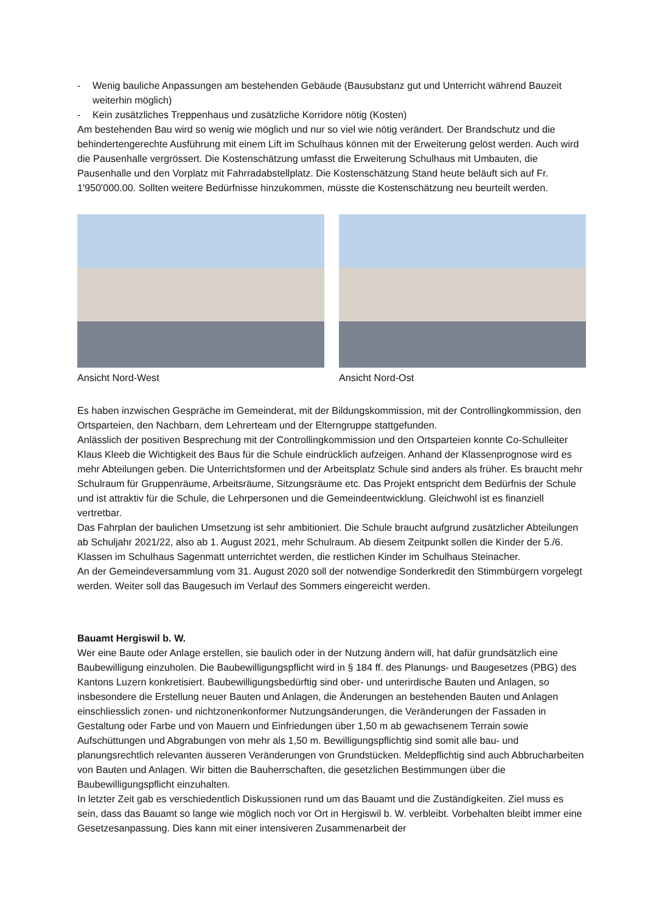- Wenig bauliche Anpassungen am bestehenden Gebäude (Bausubstanz gut und Unterricht während Bauzeit weiterhin möglich)
- Kein zusätzliches Treppenhaus und zusätzliche Korridore nötig (Kosten)
Am bestehenden Bau wird so wenig wie möglich und nur so viel wie nötig verändert. Der Brandschutz und die behindertengerechte Ausführung mit einem Lift im Schulhaus können mit der Erweiterung gelöst werden. Auch wird die Pausenhalle vergrössert. Die Kostenschätzung umfasst die Erweiterung Schulhaus mit Umbauten, die Pausenhalle und den Vorplatz mit Fahrradabstellplatz. Die Kostenschätzung Stand heute beläuft sich auf Fr. 1'950'000.00. Sollten weitere Bedürfnisse hinzukommen, müsste die Kostenschätzung neu beurteilt werden.
Ansicht Nord-West Ansicht Nord-Ost
Es haben inzwischen Gespräche im Gemeinderat, mit der Bildungskommission, mit der Controllingkommission, den Ortsparteien, den Nachbarn, dem Lehrerteam und der Elterngruppe stattgefunden.
Anlässlich der positiven Besprechung mit der Controllingkommission und den Ortsparteien konnte Co-Schulleiter Klaus Kleeb die Wichtigkeit des Baus für die Schule eindrücklich aufzeigen. Anhand der Klassenprognose wird es mehr Abteilungen geben. Die Unterrichtsformen und der Arbeitsplatz Schule sind anders als früher. Es braucht mehr Schulraum für Gruppenräume, Arbeitsräume, Sitzungsräume etc. Das Projekt entspricht dem Bedürfnis der Schule und ist attraktiv für die Schule, die Lehrpersonen und die Gemeindeentwicklung. Gleichwohl ist es finanziell vertretbar.
Das Fahrplan der baulichen Umsetzung ist sehr ambitioniert. Die Schule braucht aufgrund zusätzlicher Abteilungen ab Schuljahr 2021/22, also ab 1. August 2021, mehr Schulraum. Ab diesem Zeitpunkt sollen die Kinder der 5./6. Klassen im Schulhaus Sagenmatt unterrichtet werden, die restlichen Kinder im Schulhaus Steinacher.
An der Gemeindeversammlung vom 31. August 2020 soll der notwendige Sonderkredit den Stimmbürgern vorgelegt werden. Weiter soll das Baugesuch im Verlauf des Sommers eingereicht werden.
Bauamt Hergiswil b. W.
Wer eine Baute oder Anlage erstellen, sie baulich oder in der Nutzung ändern will, hat dafür grundsätzlich eine Baubewilligung einzuholen. Die Baubewilligungspflicht wird in § 184 ff. des Planungs- und Baugesetzes (PBG) des Kantons Luzern konkretisiert. Baubewilligungsbedürftig sind ober- und unterirdische Bauten und Anlagen, so insbesondere die Erstellung neuer Bauten und Anlagen, die Änderungen an bestehenden Bauten und Anlagen einschliesslich zonen- und nichtzonenkonformer Nutzungsänderungen, die Veränderungen der Fassaden in Gestaltung oder Farbe und von Mauern und Einfriedungen über 1,50 m ab gewachsenem Terrain sowie Aufschüttungen und Abgrabungen von mehr als 1,50 m. Bewilligungspflichtig sind somit alle bau- und planungsrechtlich relevanten äusseren Veränderungen von Grundstücken. Meldepflichtig sind auch Abbrucharbeiten von Bauten und Anlagen. Wir bitten die Bauherrschaften, die gesetzlichen Bestimmungen über die Baubewilligungspflicht einzuhalten.
In letzter Zeit gab es verschiedentlich Diskussionen rund um das Bauamt und die Zuständigkeiten. Ziel muss es sein, dass das Bauamt so lange wie möglich noch vor Ort in Hergiswil b. W. verbleibt. Vorbehalten bleibt immer eine Gesetzesanpassung. Dies kann mit einer intensiveren Zusammenarbeit der